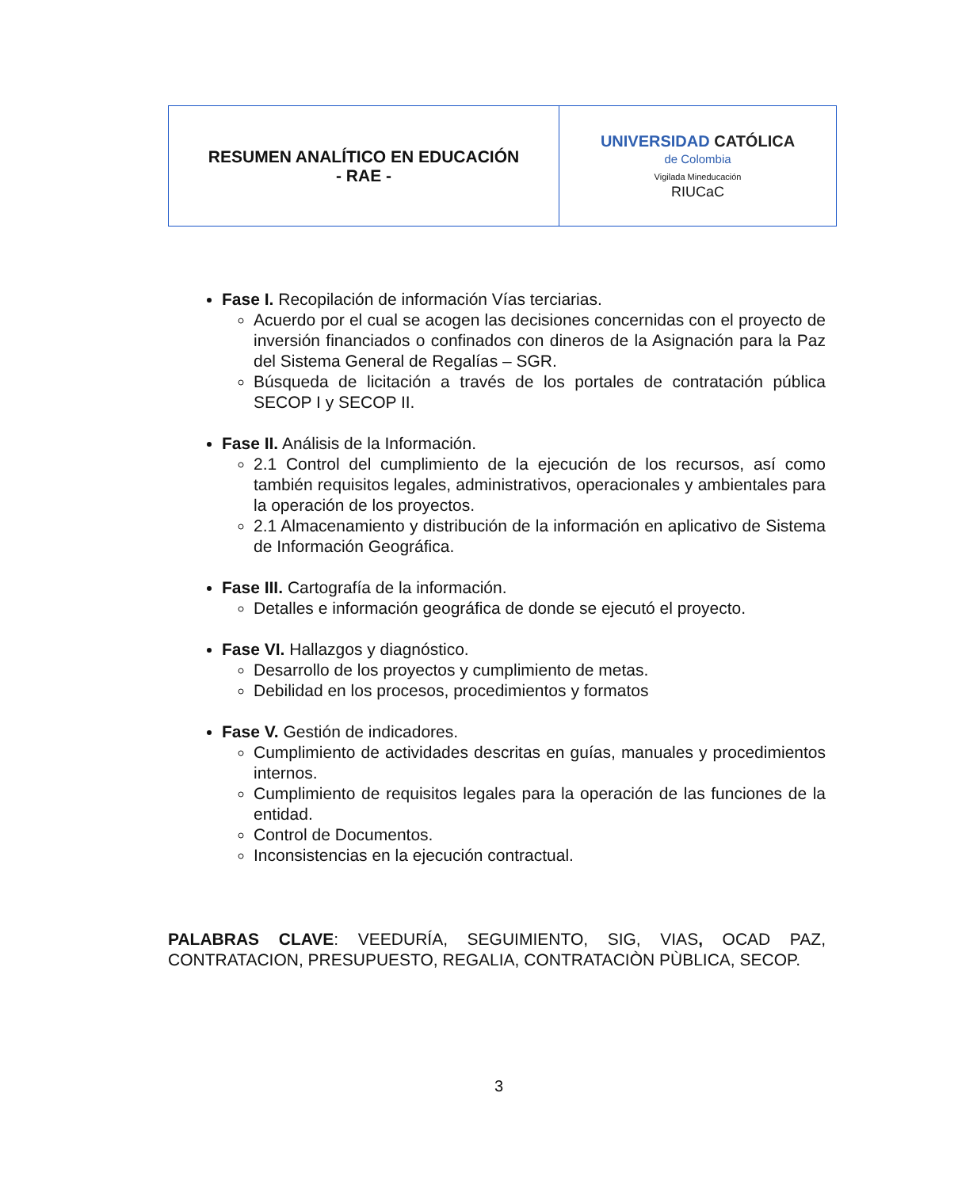| RESUMEN ANALÍTICO EN EDUCACIÓN - RAE - | UNIVERSIDAD CATÓLICA de Colombia Vigilada Mineducación RIUCaC |
Fase I. Recopilación de información Vías terciarias.
Acuerdo por el cual se acogen las decisiones concernidas con el proyecto de inversión financiados o confinados con dineros de la Asignación para la Paz del Sistema General de Regalías – SGR.
Búsqueda de licitación a través de los portales de contratación pública SECOP I y SECOP II.
Fase II. Análisis de la Información.
2.1 Control del cumplimiento de la ejecución de los recursos, así como también requisitos legales, administrativos, operacionales y ambientales para la operación de los proyectos.
2.1 Almacenamiento y distribución de la información en aplicativo de Sistema de Información Geográfica.
Fase III. Cartografía de la información.
Detalles e información geográfica de donde se ejecutó el proyecto.
Fase VI. Hallazgos y diagnóstico.
Desarrollo de los proyectos y cumplimiento de metas.
Debilidad en los procesos, procedimientos y formatos
Fase V. Gestión de indicadores.
Cumplimiento de actividades descritas en guías, manuales y procedimientos internos.
Cumplimiento de requisitos legales para la operación de las funciones de la entidad.
Control de Documentos.
Inconsistencias en la ejecución contractual.
PALABRAS CLAVE: VEEDURÍA, SEGUIMIENTO, SIG, VIAS, OCAD PAZ, CONTRATACION, PRESUPUESTO, REGALIA, CONTRATACIÒN PÙBLICA, SECOP.
3